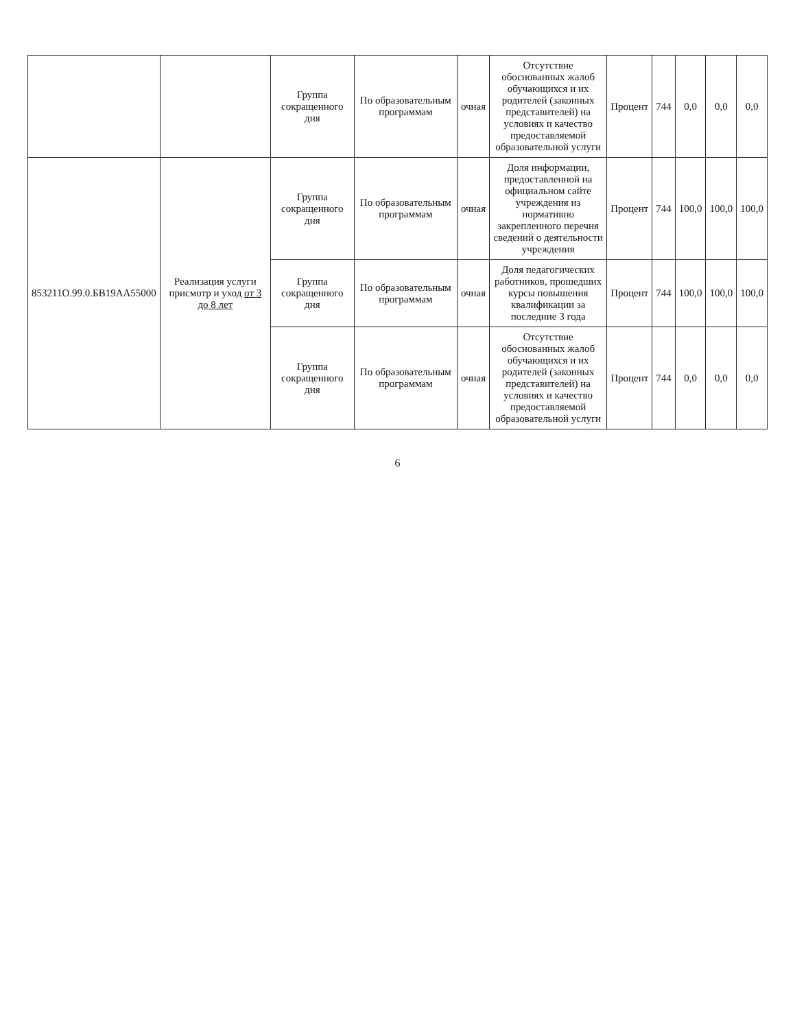| | | Группа сокращенного дня | По образовательным программам | очная | Отсутствие обоснованных жалоб обучающихся и их родителей (законных представителей) на условиях и качество предоставляемой образовательной услуги | Процент | 744 | 0,0 | 0,0 | 0,0 |
| 853211О.99.0.БВ19АА55000 | Реализация услуги присмотр и уход от 3 до 8 лет | Группа сокращенного дня | По образовательным программам | очная | Доля информации, предоставленной на официальном сайте учреждения из нормативно закрепленного перечня сведений о деятельности учреждения | Процент | 744 | 100,0 | 100,0 | 100,0 |
| | | Группа сокращенного дня | По образовательным программам | очная | Доля педагогических работников, прошедших курсы повышения квалификации за последние 3 года | Процент | 744 | 100,0 | 100,0 | 100,0 |
| | | Группа сокращенного дня | По образовательным программам | очная | Отсутствие обоснованных жалоб обучающихся и их родителей (законных представителей) на условиях и качество предоставляемой образовательной услуги | Процент | 744 | 0,0 | 0,0 | 0,0 |
6